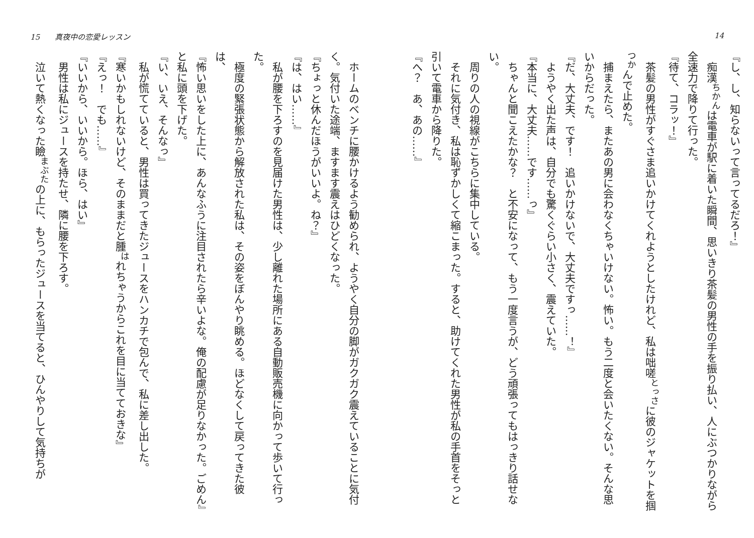14
『し、し、知らないって言ってるだろ！』
　痴漢<sup>ちかん</sup>は電車が駅に着いた瞬間、思いきり茶髪の男性の手を振り払い、人にぶつかりながら全速力で降りて行った。
『待て、コラッ！』
　茶髪の男性がすぐさま追いかけてくれようとしたけれど、私は咄嗟<sup>とっさ</sup>に彼のジャケットを掴<sup>つか</sup>んで止めた。
　捕まえたら、またあの男に会わなくちゃいけない。怖い。もう二度と会いたくない。そんな思いからだった。
『だ、大丈夫、です！　追いかけないで、大丈夫ですっ……！』
　ようやく出た声は、自分でも驚くぐらい小さく、震えていた。
『本当に、大丈夫……です……っ』
　ちゃんと聞こえたかな？　と不安になって、もう一度言うが、どう頑張ってもはっきり話せない。
　周りの人の視線がこちらに集中している。
　それに気付き、私は恥ずかしくて縮こまった。すると、助けてくれた男性が私の手首をそっと引いて電車から降りた。
『へ？　あ、あの……』
15　　真夜中の恋愛レッスン
　ホームのベンチに腰かけるよう勧められ、ようやく自分の脚がガクガク震えていることに気付く。気付いた途端、ますます震えはひどくなった。
『ちょっと休んだほうがいいよ。ね？』
『は、はい……』
　私が腰を下ろすのを見届けた男性は、少し離れた場所にある自動販売機に向かって歩いて行った。
　極度の緊張状態から解放された私は、その姿をぼんやり眺める。ほどなくして戻ってきた彼は、
『怖い思いをした上に、あんなふうに注目されたら辛いよな。俺の配慮が足りなかった。ごめん』と私に頭を下げた。
『い、いえ、そんなっ』
　私が慌てていると、男性は買ってきたジュースをハンカチで包んで、私に差し出した。
『寒いかもしれないけど、そのままだと腫<sup>は</sup>れちゃうからこれを目に当てておきな』
『えっ！　でも……』
『いいから、いいから。ほら、はい』
　男性は私にジュースを持たせ、隣に腰を下ろす。
　泣いて熱くなった瞼<sup>まぶた</sup>の上に、もらったジュースを当てると、ひんやりして気持ちが